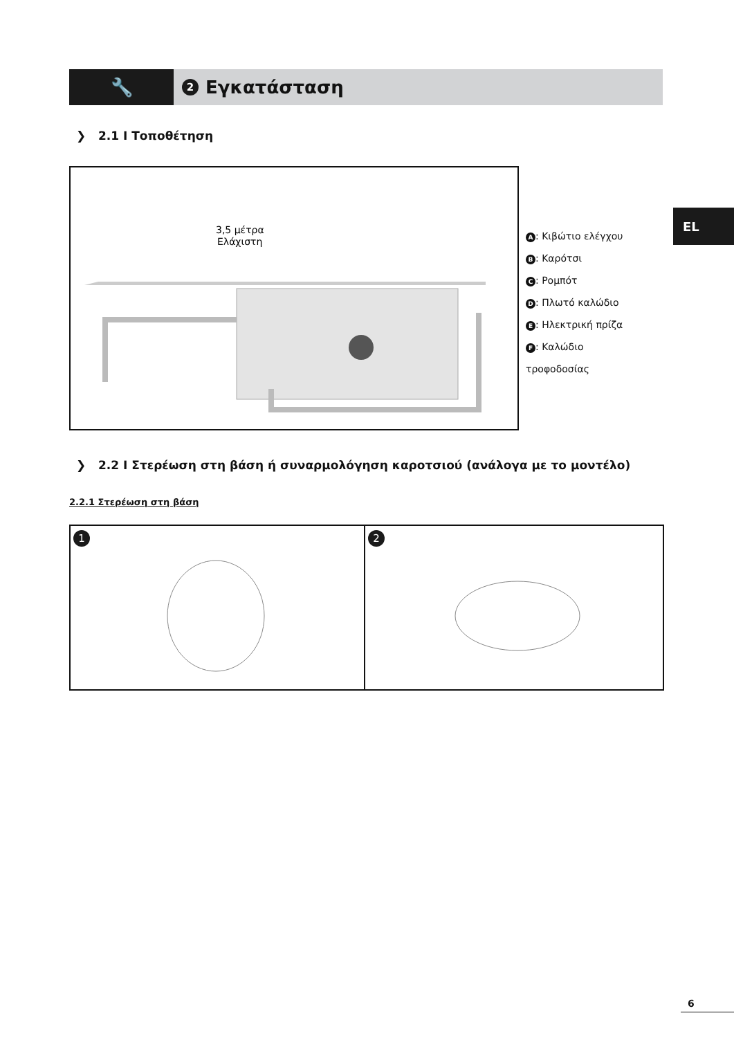🔧
2 Εγκατάσταση
❯ 2.1 I Τοποθέτηση
3,5 μέτρα
Ελάχιστη
A: Κιβώτιο ελέγχου
B: Καρότσι
C: Ρομπότ
D: Πλωτό καλώδιο
E: Ηλεκτρική πρίζα
F: Καλώδιο
τροφοδοσίας
EL
❯ 2.2 I Στερέωση στη βάση ή συναρμολόγηση καροτσιού (ανάλογα με το μοντέλο)
2.2.1 Στερέωση στη βάση
1
2
6